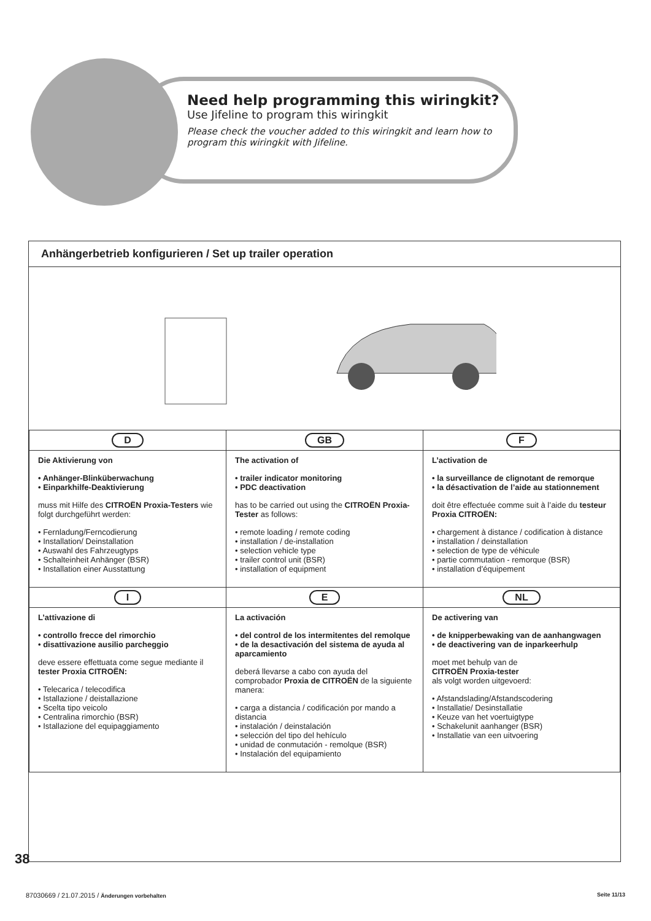Need help programming this wiringkit?
Use Jifeline to program this wiringkit
Please check the voucher added to this wiringkit and learn how to program this wiringkit with Jifeline.
Anhängerbetrieb konfigurieren / Set up trailer operation
| D | GB | F |
| Die Aktivierung von • Anhänger-Blinküberwachung • Einparkhilfe-Deaktivierung muss mit Hilfe des CITROËN Proxia-Testers wie folgt durchgeführt werden: • Fernladung/Ferncodierung • Installation/ Deinstallation • Auswahl des Fahrzeugtyps • Schalteinheit Anhänger (BSR) • Installation einer Ausstattung | The activation of • trailer indicator monitoring • PDC deactivation has to be carried out using the CITROËN Proxia- Tester as follows: • remote loading / remote coding • installation / de-installation • selection vehicle type • trailer control unit (BSR) • installation of equipment | L’activation de • la surveillance de clignotant de remorque • la désactivation de l’aide au stationnement doit être effectuée comme suit à l’aide du testeur Proxia CITROËN: • chargement à distance / codification à distance • installation / deinstallation • selection de type de véhicule • partie commutation - remorque (BSR) • installation d’équipement |
| I | E | NL |
| L’attivazione di • controllo frecce del rimorchio • disattivazione ausilio parcheggio deve essere effettuata come segue mediante il tester Proxia CITROËN: • Telecarica / telecodifica • Istallazione / deistallazione • Scelta tipo veicolo • Centralina rimorchio (BSR) • Istallazione del equipaggiamento | La activación • del control de los intermitentes del remolque • de la desactivación del sistema de ayuda al aparcamiento deberá llevarse a cabo con ayuda del comprobador Proxia de CITROËN de la siguiente manera: • carga a distancia / codificación por mando a distancia • instalación / deinstalación • selección del tipo del hehículo • unidad de conmutación - remolque (BSR) • Instalación del equipamiento | De activering van • de knipperbewaking van de aanhangwagen • de deactivering van de inparkeerhulp moet met behulp van de CITROËN Proxia-tester als volgt worden uitgevoerd: • Afstandslading/Afstandscodering • Installatie/ Desinstallatie • Keuze van het voertuigtype • Schakelunit aanhanger (BSR) • Installatie van een uitvoering |
38
87030669 / 21.07.2015 / Änderungen vorbehalten
Seite 11/13